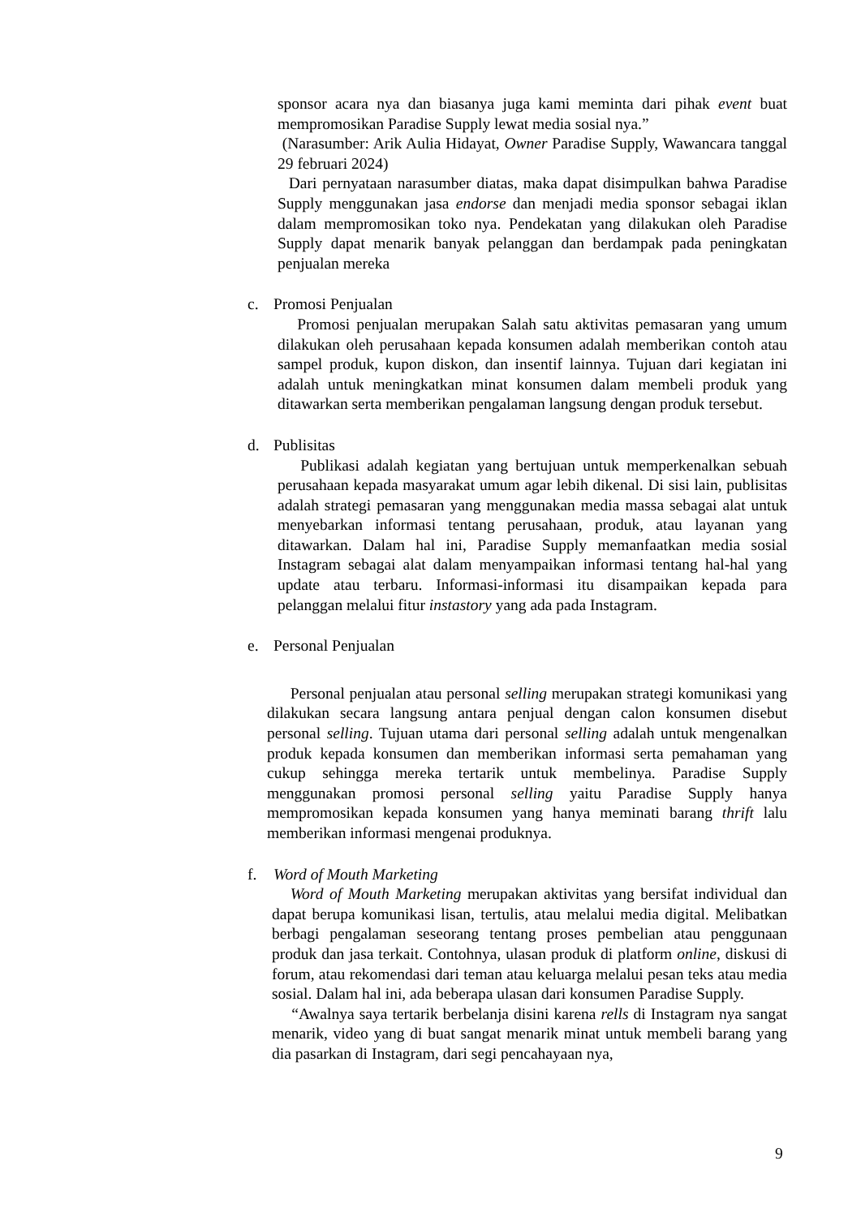sponsor acara nya dan biasanya juga kami meminta dari pihak event buat mempromosikan Paradise Supply lewat media sosial nya.”
(Narasumber: Arik Aulia Hidayat, Owner Paradise Supply, Wawancara tanggal 29 februari 2024)
Dari pernyataan narasumber diatas, maka dapat disimpulkan bahwa Paradise Supply menggunakan jasa endorse dan menjadi media sponsor sebagai iklan dalam mempromosikan toko nya. Pendekatan yang dilakukan oleh Paradise Supply dapat menarik banyak pelanggan dan berdampak pada peningkatan penjualan mereka
c. Promosi Penjualan
Promosi penjualan merupakan Salah satu aktivitas pemasaran yang umum dilakukan oleh perusahaan kepada konsumen adalah memberikan contoh atau sampel produk, kupon diskon, dan insentif lainnya. Tujuan dari kegiatan ini adalah untuk meningkatkan minat konsumen dalam membeli produk yang ditawarkan serta memberikan pengalaman langsung dengan produk tersebut.
d. Publisitas
Publikasi adalah kegiatan yang bertujuan untuk memperkenalkan sebuah perusahaan kepada masyarakat umum agar lebih dikenal. Di sisi lain, publisitas adalah strategi pemasaran yang menggunakan media massa sebagai alat untuk menyebarkan informasi tentang perusahaan, produk, atau layanan yang ditawarkan. Dalam hal ini, Paradise Supply memanfaatkan media sosial Instagram sebagai alat dalam menyampaikan informasi tentang hal-hal yang update atau terbaru. Informasi-informasi itu disampaikan kepada para pelanggan melalui fitur instastory yang ada pada Instagram.
e. Personal Penjualan
Personal penjualan atau personal selling merupakan strategi komunikasi yang dilakukan secara langsung antara penjual dengan calon konsumen disebut personal selling. Tujuan utama dari personal selling adalah untuk mengenalkan produk kepada konsumen dan memberikan informasi serta pemahaman yang cukup sehingga mereka tertarik untuk membelinya. Paradise Supply menggunakan promosi personal selling yaitu Paradise Supply hanya mempromosikan kepada konsumen yang hanya meminati barang thrift lalu memberikan informasi mengenai produknya.
f. Word of Mouth Marketing
Word of Mouth Marketing merupakan aktivitas yang bersifat individual dan dapat berupa komunikasi lisan, tertulis, atau melalui media digital. Melibatkan berbagi pengalaman seseorang tentang proses pembelian atau penggunaan produk dan jasa terkait. Contohnya, ulasan produk di platform online, diskusi di forum, atau rekomendasi dari teman atau keluarga melalui pesan teks atau media sosial. Dalam hal ini, ada beberapa ulasan dari konsumen Paradise Supply.
“Awalnya saya tertarik berbelanja disini karena rells di Instagram nya sangat menarik, video yang di buat sangat menarik minat untuk membeli barang yang dia pasarkan di Instagram, dari segi pencahayaan nya,
9